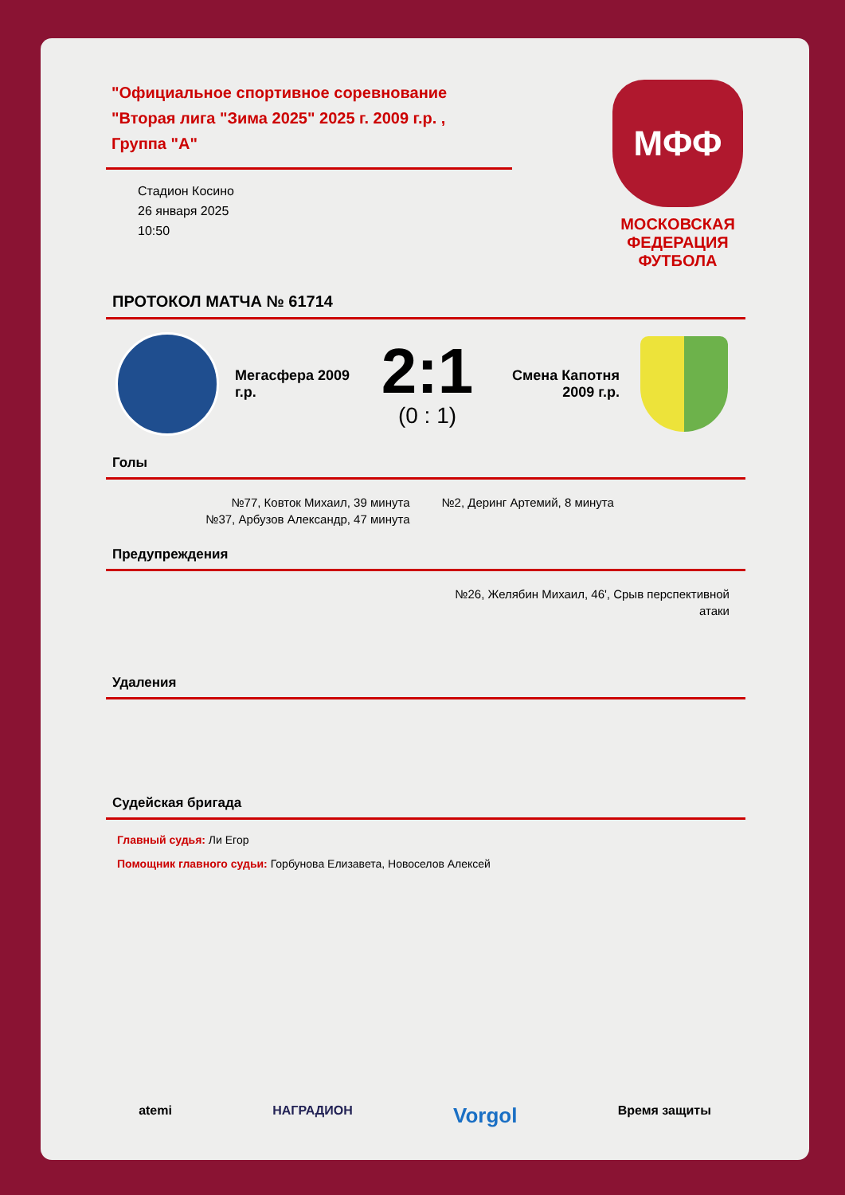"Официальное спортивное соревнование "Вторая лига "Зима 2025" 2025 г. 2009 г.р. , Группа "А"
Стадион Косино
26 января 2025
10:50
МФФ
МОСКОВСКАЯ
ФЕДЕРАЦИЯ
ФУТБОЛА
ПРОТОКОЛ МАТЧА № 61714
Мегасфера 2009 г.р.
2:1
(0 : 1)
Смена Капотня 2009 г.р.
Голы
№77, Ковток Михаил, 39 минута
№37, Арбузов Александр, 47 минута
№2, Деринг Артемий, 8 минута
Предупреждения
№26, Желябин Михаил, 46', Срыв перспективной атаки
Удаления
Судейская бригада
Главный судья: Ли Егор
Помощник главного судьи: Горбунова Елизавета, Новоселов Алексей
atemi НАГРАДИОН Vorgol Время защиты